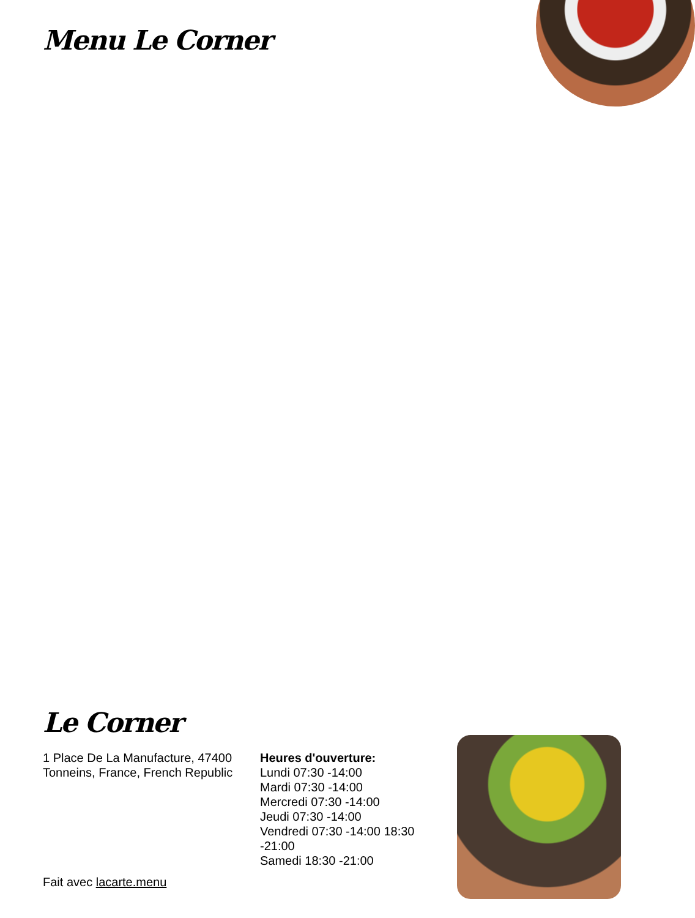Menu Le Corner
Le Corner
1 Place De La Manufacture, 47400 Tonneins, France, French Republic
Heures d'ouverture:
Lundi 07:30 -14:00
Mardi 07:30 -14:00
Mercredi 07:30 -14:00
Jeudi 07:30 -14:00
Vendredi 07:30 -14:00 18:30 -21:00
Samedi 18:30 -21:00
Fait avec lacarte.menu